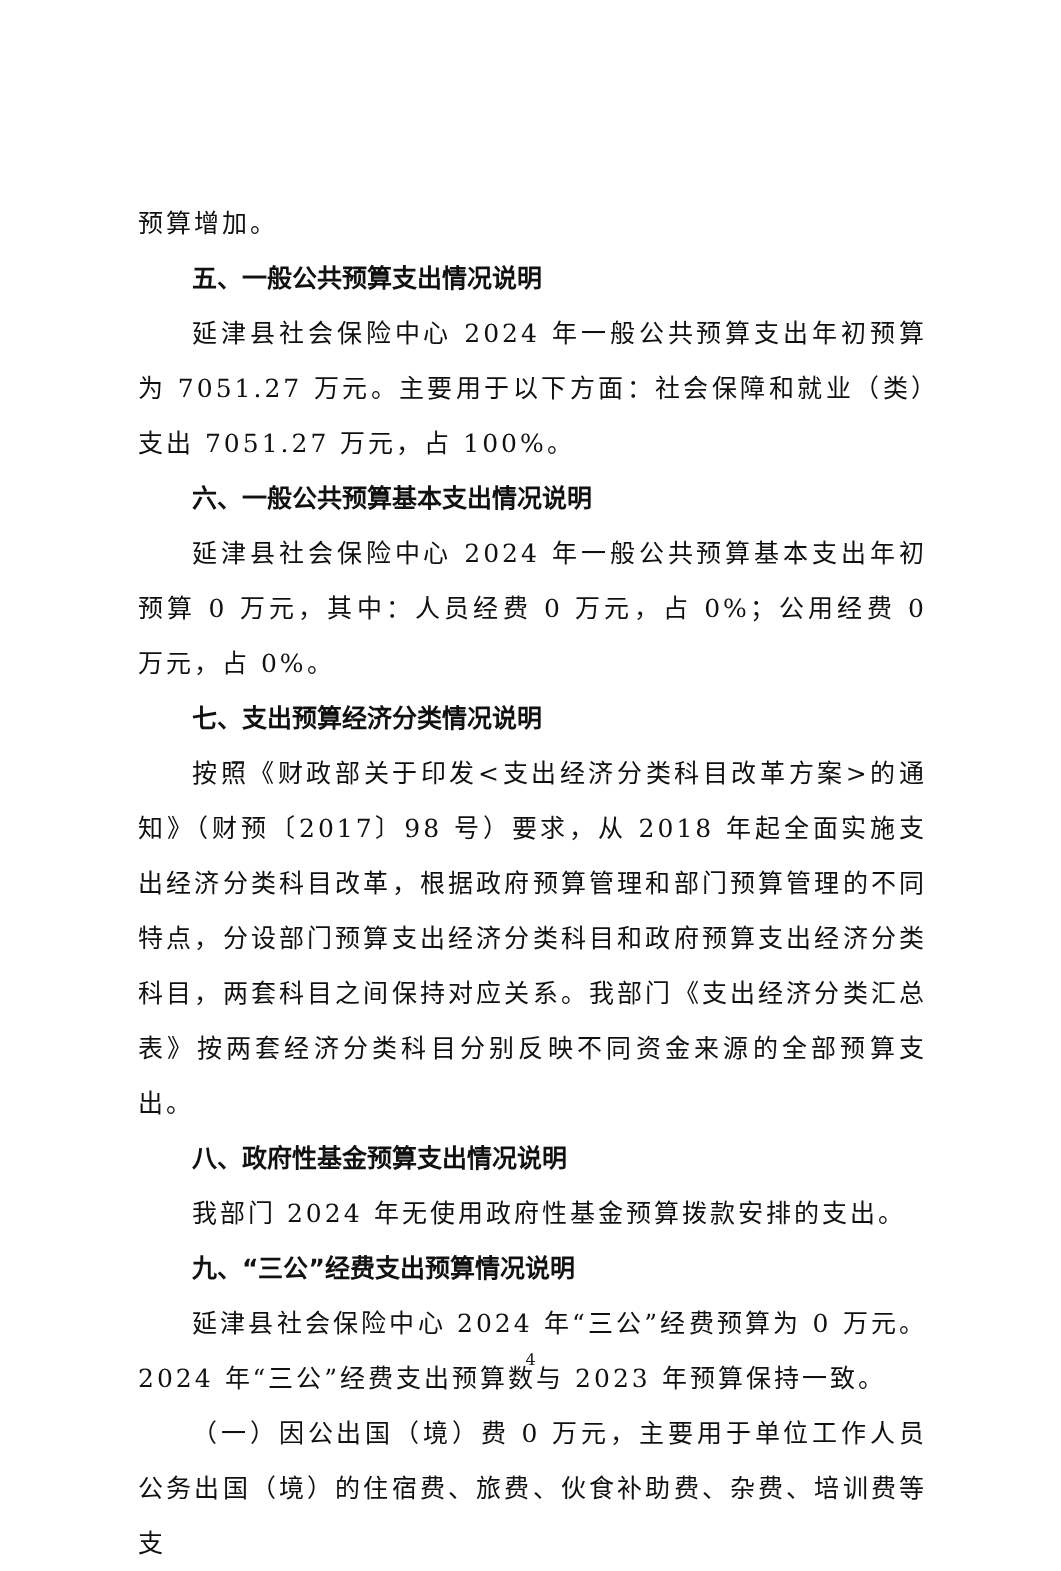预算增加。
五、一般公共预算支出情况说明
延津县社会保险中心 2024 年一般公共预算支出年初预算为 7051.27 万元。主要用于以下方面：社会保障和就业（类）支出 7051.27 万元，占 100%。
六、一般公共预算基本支出情况说明
延津县社会保险中心 2024 年一般公共预算基本支出年初预算 0 万元，其中：人员经费 0 万元，占 0%；公用经费 0 万元，占 0%。
七、支出预算经济分类情况说明
按照《财政部关于印发<支出经济分类科目改革方案>的通知》（财预〔2017〕98 号）要求，从 2018 年起全面实施支出经济分类科目改革，根据政府预算管理和部门预算管理的不同特点，分设部门预算支出经济分类科目和政府预算支出经济分类科目，两套科目之间保持对应关系。我部门《支出经济分类汇总表》按两套经济分类科目分别反映不同资金来源的全部预算支出。
八、政府性基金预算支出情况说明
我部门 2024 年无使用政府性基金预算拨款安排的支出。
九、“三公”经费支出预算情况说明
延津县社会保险中心 2024 年“三公”经费预算为 0 万元。2024 年“三公”经费支出预算数与 2023 年预算保持一致。
（一）因公出国（境）费 0 万元，主要用于单位工作人员公务出国（境）的住宿费、旅费、伙食补助费、杂费、培训费等支
4